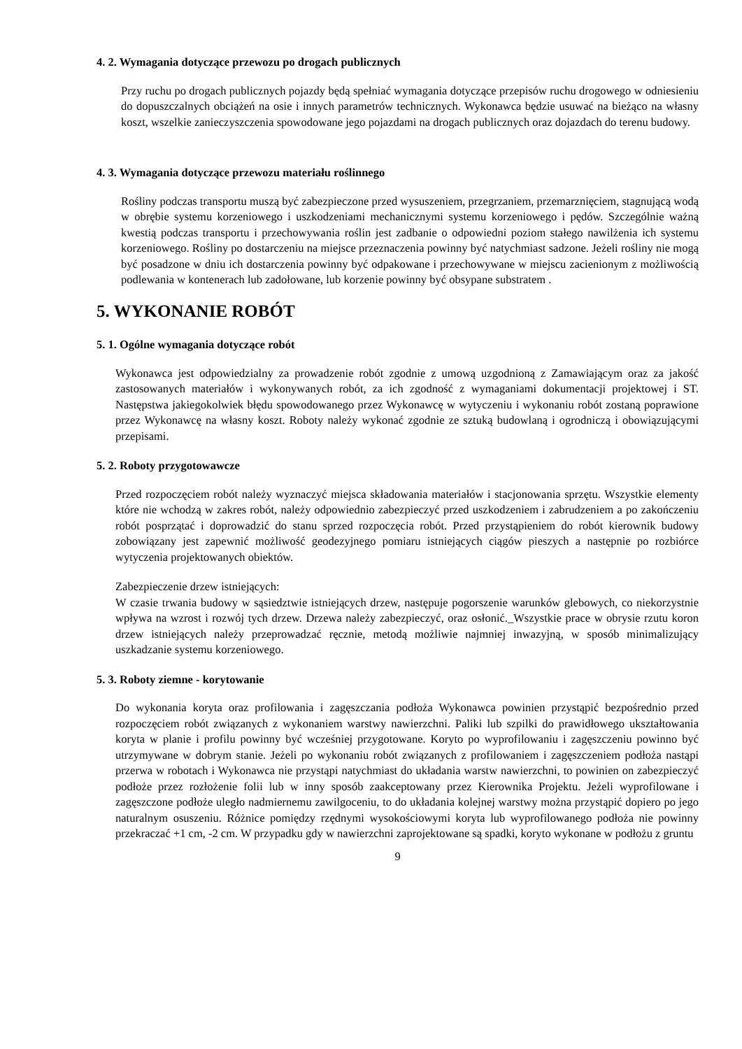4. 2. Wymagania dotyczące przewozu po drogach publicznych
Przy ruchu po drogach publicznych pojazdy będą spełniać wymagania dotyczące przepisów ruchu drogowego w odniesieniu do dopuszczalnych obciążeń na osie i innych parametrów technicznych. Wykonawca będzie usuwać na bieżąco na własny koszt, wszelkie zanieczyszczenia spowodowane jego pojazdami na drogach publicznych oraz dojazdach do terenu budowy.
4. 3. Wymagania dotyczące przewozu materiału roślinnego
Rośliny podczas transportu muszą być zabezpieczone przed wysuszeniem, przegrzaniem, przemarznięciem, stagnującą wodą w obrębie systemu korzeniowego i uszkodzeniami mechanicznymi systemu korzeniowego i pędów. Szczególnie ważną kwestią podczas transportu i przechowywania roślin jest zadbanie o odpowiedni poziom stałego nawilżenia ich systemu korzeniowego. Rośliny po dostarczeniu na miejsce przeznaczenia powinny być natychmiast sadzone. Jeżeli rośliny nie mogą być posadzone w dniu ich dostarczenia powinny być odpakowane i przechowywane w miejscu zacienionym z możliwością podlewania w kontenerach lub zadołowane, lub korzenie powinny być obsypane substratem .
5. WYKONANIE ROBÓT
5. 1. Ogólne wymagania dotyczące robót
Wykonawca jest odpowiedzialny za prowadzenie robót zgodnie z umową uzgodnioną z Zamawiającym oraz za jakość zastosowanych materiałów i wykonywanych robót, za ich zgodność z wymaganiami dokumentacji projektowej i ST. Następstwa jakiegokolwiek błędu spowodowanego przez Wykonawcę w wytyczeniu i wykonaniu robót zostaną poprawione przez Wykonawcę na własny koszt. Roboty należy wykonać zgodnie ze sztuką budowlaną i ogrodniczą i obowiązującymi przepisami.
5. 2. Roboty przygotowawcze
Przed rozpoczęciem robót należy wyznaczyć miejsca składowania materiałów i stacjonowania sprzętu. Wszystkie elementy które nie wchodzą w zakres robót, należy odpowiednio zabezpieczyć przed uszkodzeniem i zabrudzeniem a po zakończeniu robót posprzątać i doprowadzić do stanu sprzed rozpoczęcia robót. Przed przystąpieniem do robót kierownik budowy zobowiązany jest zapewnić możliwość geodezyjnego pomiaru istniejących ciągów pieszych a następnie po rozbiórce wytyczenia projektowanych obiektów.
Zabezpieczenie drzew istniejących:
W czasie trwania budowy w sąsiedztwie istniejących drzew, następuje pogorszenie warunków glebowych, co niekorzystnie wpływa na wzrost i rozwój tych drzew. Drzewa należy zabezpieczyć, oraz osłonić._Wszystkie prace w obrysie rzutu koron drzew istniejących należy przeprowadzać ręcznie, metodą możliwie najmniej inwazyjną, w sposób minimalizujący uszkadzanie systemu korzeniowego.
5. 3. Roboty ziemne - korytowanie
Do wykonania koryta oraz profilowania i zagęszczania podłoża Wykonawca powinien przystąpić bezpośrednio przed rozpoczęciem robót związanych z wykonaniem warstwy nawierzchni. Paliki lub szpilki do prawidłowego ukształtowania koryta w planie i profilu powinny być wcześniej przygotowane. Koryto po wyprofilowaniu i zagęszczeniu powinno być utrzymywane w dobrym stanie. Jeżeli po wykonaniu robót związanych z profilowaniem i zagęszczeniem podłoża nastąpi przerwa w robotach i Wykonawca nie przystąpi natychmiast do układania warstw nawierzchni, to powinien on zabezpieczyć podłoże przez rozłożenie folii lub w inny sposób zaakceptowany przez Kierownika Projektu. Jeżeli wyprofilowane i zagęszczone podłoże uległo nadmiernemu zawilgoceniu, to do układania kolejnej warstwy można przystąpić dopiero po jego naturalnym osuszeniu. Różnice pomiędzy rzędnymi wysokościowymi koryta lub wyprofilowanego podłoża nie powinny przekraczać +1 cm, -2 cm. W przypadku gdy w nawierzchni zaprojektowane są spadki, koryto wykonane w podłożu z gruntu
9